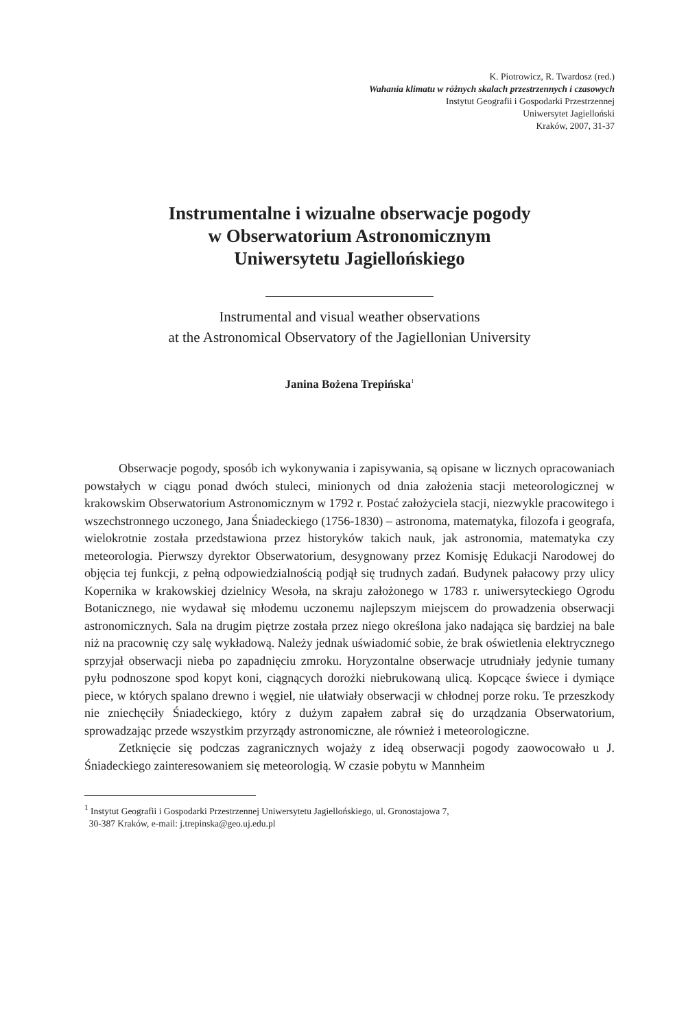K. Piotrowicz, R. Twardosz (red.)
Wahania klimatu w różnych skalach przestrzennych i czasowych
Instytut Geografii i Gospodarki Przestrzennej
Uniwersytet Jagielloński
Kraków, 2007, 31-37
Instrumentalne i wizualne obserwacje pogody
w Obserwatorium Astronomicznym
Uniwersytetu Jagiellońskiego
Instrumental and visual weather observations
at the Astronomical Observatory of the Jagiellonian University
Janina Bożena Trepińska<sup>1</sup>
Obserwacje pogody, sposób ich wykonywania i zapisywania, są opisane w licznych opracowaniach powstałych w ciągu ponad dwóch stuleci, minionych od dnia założenia stacji meteorologicznej w krakowskim Obserwatorium Astronomicznym w 1792 r. Postać założyciela stacji, niezwykle pracowitego i wszechstronnego uczonego, Jana Śniadeckiego (1756-1830) – astronoma, matematyka, filozofa i geografa, wielokrotnie została przedstawiona przez historyków takich nauk, jak astronomia, matematyka czy meteorologia. Pierwszy dyrektor Obserwatorium, desygnowany przez Komisję Edukacji Narodowej do objęcia tej funkcji, z pełną odpowiedzialnością podjął się trudnych zadań. Budynek pałacowy przy ulicy Kopernika w krakowskiej dzielnicy Wesoła, na skraju założonego w 1783 r. uniwersyteckiego Ogrodu Botanicznego, nie wydawał się młodemu uczonemu najlepszym miejscem do prowadzenia obserwacji astronomicznych. Sala na drugim piętrze została przez niego określona jako nadająca się bardziej na bale niż na pracownię czy salę wykładową. Należy jednak uświadomić sobie, że brak oświetlenia elektrycznego sprzyjał obserwacji nieba po zapadnięciu zmroku. Horyzontalne obserwacje utrudniały jedynie tumany pyłu podnoszone spod kopyt koni, ciągnących dorożki niebrukowaną ulicą. Kopcące świece i dymiące piece, w których spalano drewno i węgiel, nie ułatwiały obserwacji w chłodnej porze roku. Te przeszkody nie zniechęciły Śniadeckiego, który z dużym zapałem zabrał się do urządzania Obserwatorium, sprowadzając przede wszystkim przyrządy astronomiczne, ale również i meteorologiczne.
Zetknięcie się podczas zagranicznych wojaży z ideą obserwacji pogody zaowocowało u J. Śniadeckiego zainteresowaniem się meteorologią. W czasie pobytu w Mannheim
<sup>1</sup> Instytut Geografii i Gospodarki Przestrzennej Uniwersytetu Jagiellońskiego, ul. Gronostajowa 7,
30-387 Kraków, e-mail: j.trepinska@geo.uj.edu.pl